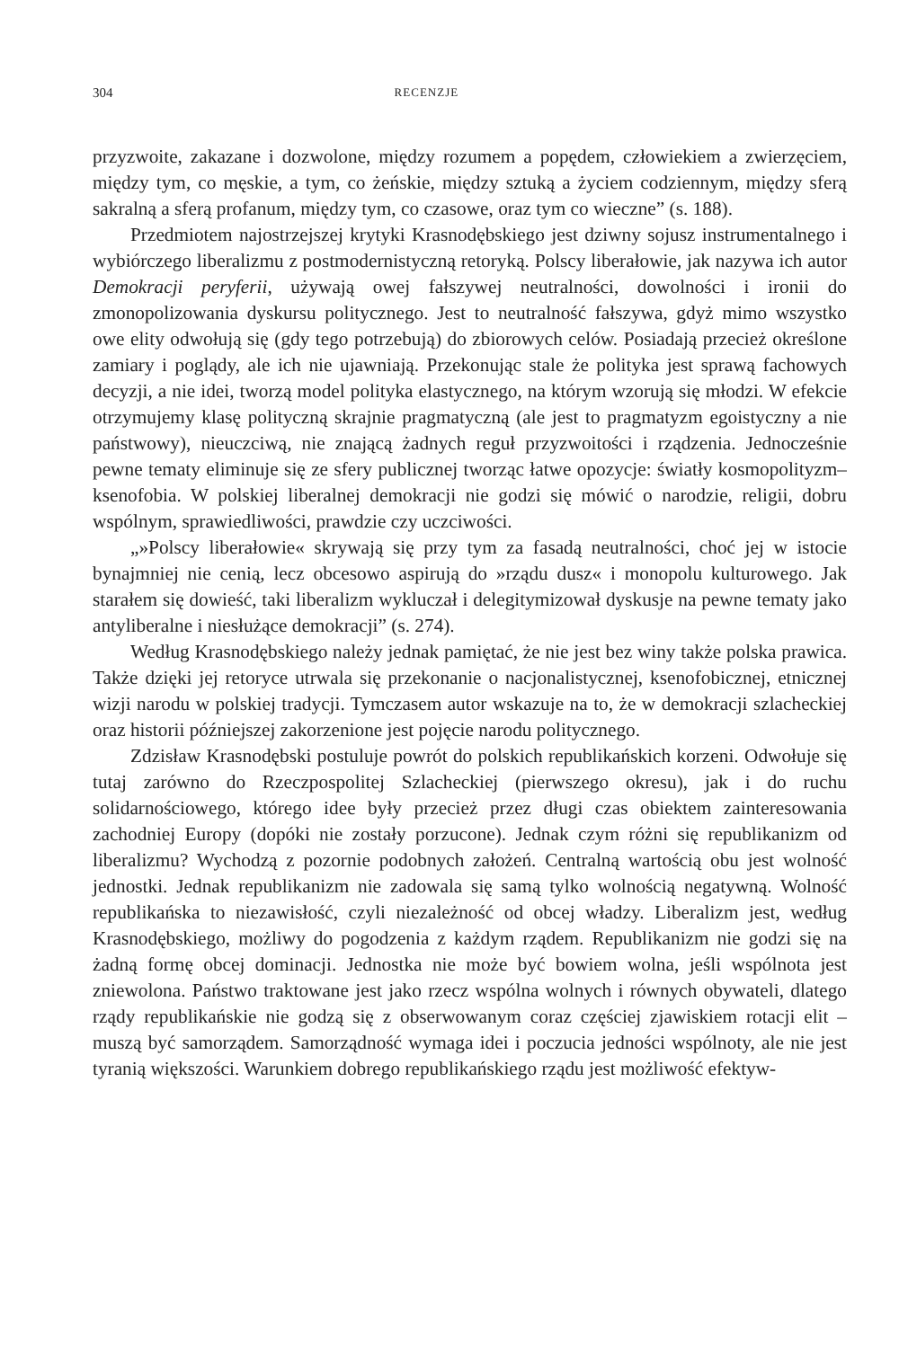304 RECENZJE
przyzwoite, zakazane i dozwolone, między rozumem a popędem, człowiekiem a zwierzęciem, między tym, co męskie, a tym, co żeńskie, między sztuką a życiem codziennym, między sferą sakralną a sferą profanum, między tym, co czasowe, oraz tym co wieczne” (s. 188).
Przedmiotem najostrzejszej krytyki Krasnodębskiego jest dziwny sojusz instrumentalnego i wybiórczego liberalizmu z postmodernistyczną retoryką. Polscy liberałowie, jak nazywa ich autor Demokracji peryferii, używają owej fałszywej neutralności, dowolności i ironii do zmonopolizowania dyskursu politycznego. Jest to neutralność fałszywa, gdyż mimo wszystko owe elity odwołują się (gdy tego potrzebują) do zbiorowych celów. Posiadają przecież określone zamiary i poglądy, ale ich nie ujawniają. Przekonując stale że polityka jest sprawą fachowych decyzji, a nie idei, tworzą model polityka elastycznego, na którym wzorują się młodzi. W efekcie otrzymujemy klasę polityczną skrajnie pragmatyczną (ale jest to pragmatyzm egoistyczny a nie państwowy), nieuczciwą, nie znającą żadnych reguł przyzwoitości i rządzenia. Jednocześnie pewne tematy eliminuje się ze sfery publicznej tworząc łatwe opozycje: światły kosmopolityzm–ksenofobia. W polskiej liberalnej demokracji nie godzi się mówić o narodzie, religii, dobru wspólnym, sprawiedliwości, prawdzie czy uczciwości.
„»Polscy liberałowie« skrywają się przy tym za fasadą neutralności, choć jej w istocie bynajmniej nie cenią, lecz obcesowo aspirują do »rządu dusz« i monopolu kulturowego. Jak starałem się dowieść, taki liberalizm wykluczał i delegitymizował dyskusje na pewne tematy jako antyliberalne i niesłużące demokracji” (s. 274).
Według Krasnodębskiego należy jednak pamiętać, że nie jest bez winy także polska prawica. Także dzięki jej retoryce utrwala się przekonanie o nacjonalistycznej, ksenofobicznej, etnicznej wizji narodu w polskiej tradycji. Tymczasem autor wskazuje na to, że w demokracji szlacheckiej oraz historii późniejszej zakorzenione jest pojęcie narodu politycznego.
Zdzisław Krasnodębski postuluje powrót do polskich republikańskich korzeni. Odwołuje się tutaj zarówno do Rzeczpospolitej Szlacheckiej (pierwszego okresu), jak i do ruchu solidarnościowego, którego idee były przecież przez długi czas obiektem zainteresowania zachodniej Europy (dopóki nie zostały porzucone). Jednak czym różni się republikanizm od liberalizmu? Wychodzą z pozornie podobnych założeń. Centralną wartością obu jest wolność jednostki. Jednak republikanizm nie zadowala się samą tylko wolnością negatywną. Wolność republikańska to niezawisłość, czyli niezależność od obcej władzy. Liberalizm jest, według Krasnodębskiego, możliwy do pogodzenia z każdym rządem. Republikanizm nie godzi się na żadną formę obcej dominacji. Jednostka nie może być bowiem wolna, jeśli wspólnota jest zniewolona. Państwo traktowane jest jako rzecz wspólna wolnych i równych obywateli, dlatego rządy republikańskie nie godzą się z obserwowanym coraz częściej zjawiskiem rotacji elit – muszą być samorządem. Samorządność wymaga idei i poczucia jedności wspólnoty, ale nie jest tyranią większości. Warunkiem dobrego republikańskiego rządu jest możliwość efektyw-